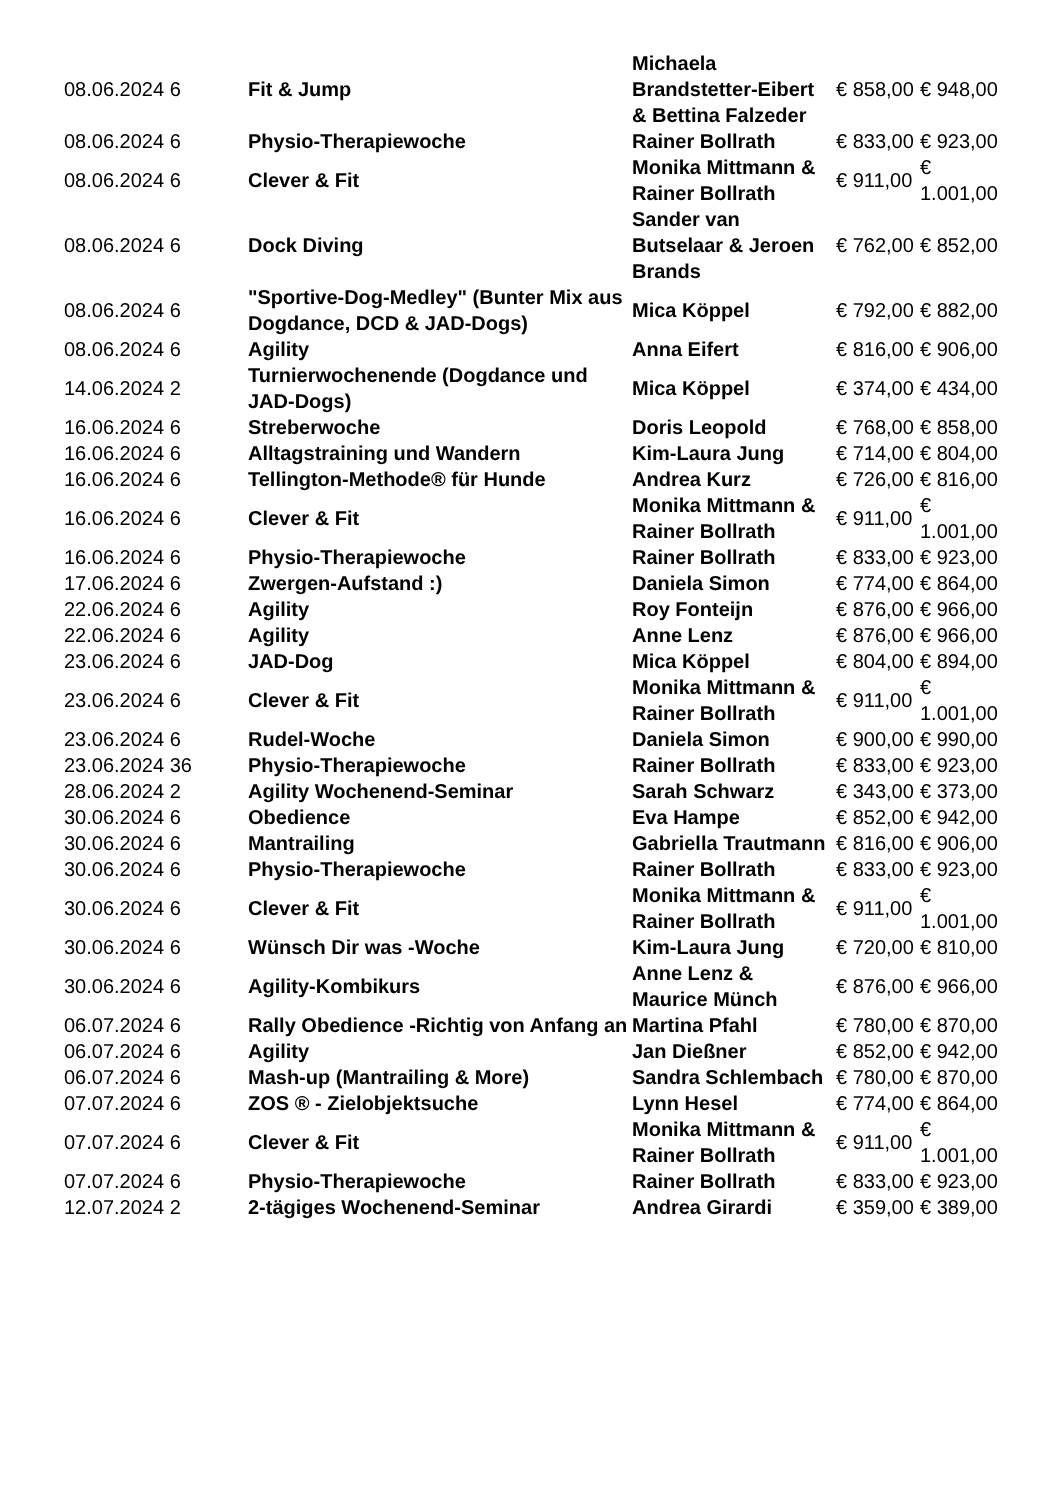| 08.06.2024 6 | Fit & Jump | Michaela Brandstetter-Eibert & Bettina Falzeder | € 858,00 | € 948,00 |
| 08.06.2024 6 | Physio-Therapiewoche | Rainer Bollrath | € 833,00 | € 923,00 |
| 08.06.2024 6 | Clever & Fit | Monika Mittmann & Rainer Bollrath | € 911,00 | € 1.001,00 |
| 08.06.2024 6 | Dock Diving | Sander van Butselaar & Jeroen Brands | € 762,00 | € 852,00 |
| 08.06.2024 6 | "Sportive-Dog-Medley" (Bunter Mix aus Dogdance, DCD & JAD-Dogs) | Mica Köppel | € 792,00 | € 882,00 |
| 08.06.2024 6 | Agility | Anna Eifert | € 816,00 | € 906,00 |
| 14.06.2024 2 | Turnierwochenende (Dogdance und JAD-Dogs) | Mica Köppel | € 374,00 | € 434,00 |
| 16.06.2024 6 | Streberwoche | Doris Leopold | € 768,00 | € 858,00 |
| 16.06.2024 6 | Alltagstraining und Wandern | Kim-Laura Jung | € 714,00 | € 804,00 |
| 16.06.2024 6 | Tellington-Methode® für Hunde | Andrea Kurz | € 726,00 | € 816,00 |
| 16.06.2024 6 | Clever & Fit | Monika Mittmann & Rainer Bollrath | € 911,00 | € 1.001,00 |
| 16.06.2024 6 | Physio-Therapiewoche | Rainer Bollrath | € 833,00 | € 923,00 |
| 17.06.2024 6 | Zwergen-Aufstand :) | Daniela Simon | € 774,00 | € 864,00 |
| 22.06.2024 6 | Agility | Roy Fonteijn | € 876,00 | € 966,00 |
| 22.06.2024 6 | Agility | Anne Lenz | € 876,00 | € 966,00 |
| 23.06.2024 6 | JAD-Dog | Mica Köppel | € 804,00 | € 894,00 |
| 23.06.2024 6 | Clever & Fit | Monika Mittmann & Rainer Bollrath | € 911,00 | € 1.001,00 |
| 23.06.2024 6 | Rudel-Woche | Daniela Simon | € 900,00 | € 990,00 |
| 23.06.2024 36 | Physio-Therapiewoche | Rainer Bollrath | € 833,00 | € 923,00 |
| 28.06.2024 2 | Agility Wochenend-Seminar | Sarah Schwarz | € 343,00 | € 373,00 |
| 30.06.2024 6 | Obedience | Eva Hampe | € 852,00 | € 942,00 |
| 30.06.2024 6 | Mantrailing | Gabriella Trautmann | € 816,00 | € 906,00 |
| 30.06.2024 6 | Physio-Therapiewoche | Rainer Bollrath | € 833,00 | € 923,00 |
| 30.06.2024 6 | Clever & Fit | Monika Mittmann & Rainer Bollrath | € 911,00 | € 1.001,00 |
| 30.06.2024 6 | Wünsch Dir was -Woche | Kim-Laura Jung | € 720,00 | € 810,00 |
| 30.06.2024 6 | Agility-Kombikurs | Anne Lenz & Maurice Münch | € 876,00 | € 966,00 |
| 06.07.2024 6 | Rally Obedience -Richtig von Anfang an | Martina Pfahl | € 780,00 | € 870,00 |
| 06.07.2024 6 | Agility | Jan Dießner | € 852,00 | € 942,00 |
| 06.07.2024 6 | Mash-up (Mantrailing & More) | Sandra Schlembach | € 780,00 | € 870,00 |
| 07.07.2024 6 | ZOS ® - Zielobjektsuche | Lynn Hesel | € 774,00 | € 864,00 |
| 07.07.2024 6 | Clever & Fit | Monika Mittmann & Rainer Bollrath | € 911,00 | € 1.001,00 |
| 07.07.2024 6 | Physio-Therapiewoche | Rainer Bollrath | € 833,00 | € 923,00 |
| 12.07.2024 2 | 2-tägiges Wochenend-Seminar | Andrea Girardi | € 359,00 | € 389,00 |